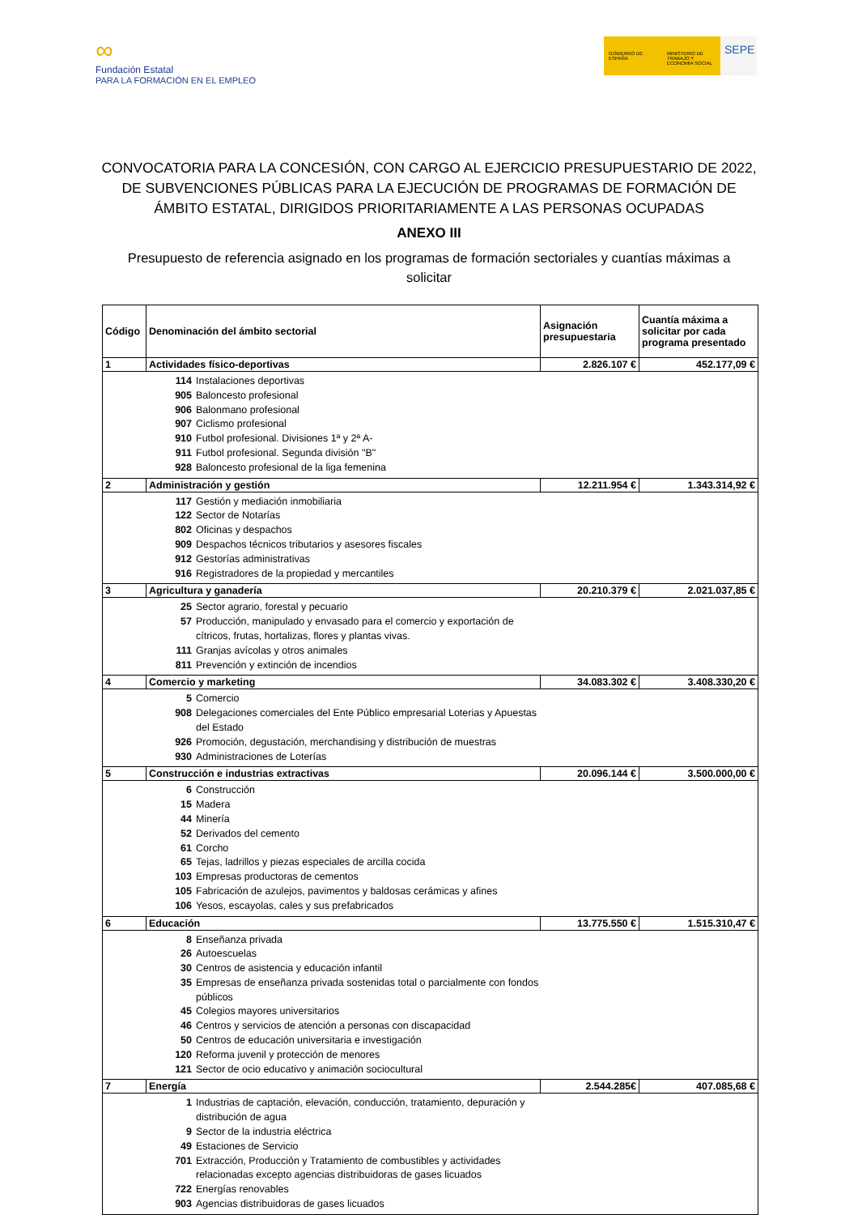∞
Fundación Estatal
PARA LA FORMACIÓN EN EL EMPLEO
GOBIERNO DE ESPAÑA
MINISTERIO DE TRABAJO Y ECONOMÍA SOCIAL
SEPE
CONVOCATORIA PARA LA CONCESIÓN, CON CARGO AL EJERCICIO PRESUPUESTARIO DE 2022, DE SUBVENCIONES PÚBLICAS PARA LA EJECUCIÓN DE PROGRAMAS DE FORMACIÓN DE ÁMBITO ESTATAL, DIRIGIDOS PRIORITARIAMENTE A LAS PERSONAS OCUPADAS
ANEXO III
Presupuesto de referencia asignado en los programas de formación sectoriales y cuantías máximas a solicitar
| Código | Denominación del ámbito sectorial | Asignación presupuestaria | Cuantía máxima a solicitar por cada programa presentado |
| --- | --- | --- | --- |
| 1 | Actividades físico-deportivas | 2.826.107 € | 452.177,09 € |
| 114 Instalaciones deportivas 905 Baloncesto profesional 906 Balonmano profesional 907 Ciclismo profesional 910 Futbol profesional. Divisiones 1ª y 2ª A- 911 Futbol profesional. Segunda división "B" 928 Baloncesto profesional de la liga femenina | | | |
| 2 | Administración y gestión | 12.211.954 € | 1.343.314,92 € |
| 117 Gestión y mediación inmobiliaria 122 Sector de Notarías 802 Oficinas y despachos 909 Despachos técnicos tributarios y asesores fiscales 912 Gestorías administrativas 916 Registradores de la propiedad y mercantiles | | | |
| 3 | Agricultura y ganadería | 20.210.379 € | 2.021.037,85 € |
| 25 Sector agrario, forestal y pecuario 57 Producción, manipulado y envasado para el comercio y exportación de cítricos, frutas, hortalizas, flores y plantas vivas. 111 Granjas avícolas y otros animales 811 Prevención y extinción de incendios | | | |
| 4 | Comercio y marketing | 34.083.302 € | 3.408.330,20 € |
| 5 Comercio 908 Delegaciones comerciales del Ente Público empresarial Loterias y Apuestas del Estado 926 Promoción, degustación, merchandising y distribución de muestras 930 Administraciones de Loterías | | | |
| 5 | Construcción e industrias extractivas | 20.096.144 € | 3.500.000,00 € |
| 6 Construcción 15 Madera 44 Minería 52 Derivados del cemento 61 Corcho 65 Tejas, ladrillos y piezas especiales de arcilla cocida 103 Empresas productoras de cementos 105 Fabricación de azulejos, pavimentos y baldosas cerámicas y afines 106 Yesos, escayolas, cales y sus prefabricados | | | |
| 6 | Educación | 13.775.550 € | 1.515.310,47 € |
| 8 Enseñanza privada 26 Autoescuelas 30 Centros de asistencia y educación infantil 35 Empresas de enseñanza privada sostenidas total o parcialmente con fondos públicos 45 Colegios mayores universitarios 46 Centros y servicios de atención a personas con discapacidad 50 Centros de educación universitaria e investigación 120 Reforma juvenil y protección de menores 121 Sector de ocio educativo y animación sociocultural | | | |
| 7 | Energía | 2.544.285€ | 407.085,68 € |
| 1 Industrias de captación, elevación, conducción, tratamiento, depuración y distribución de agua 9 Sector de la industria eléctrica 49 Estaciones de Servicio 701 Extracción, Producción y Tratamiento de combustibles y actividades relacionadas excepto agencias distribuidoras de gases licuados 722 Energías renovables 903 Agencias distribuidoras de gases licuados | | | |